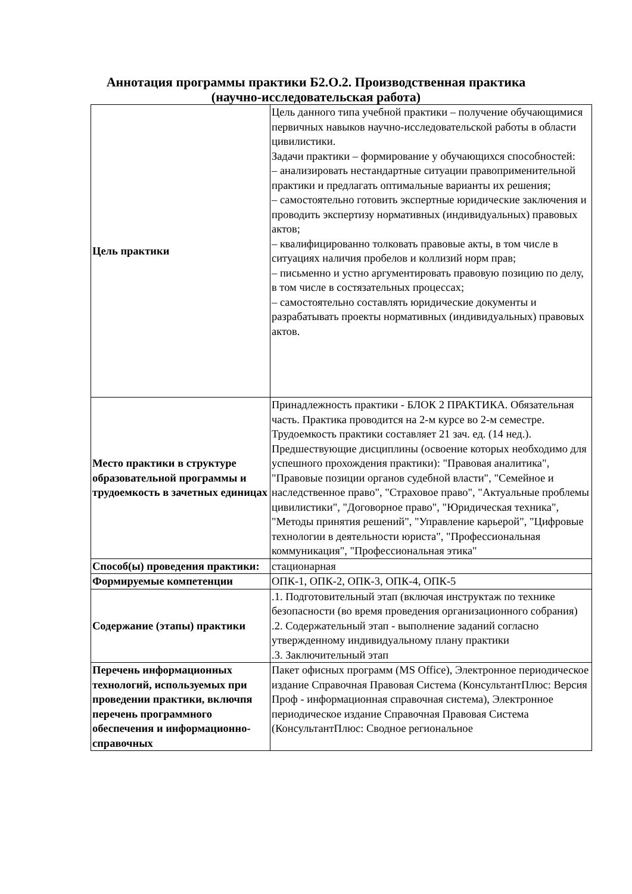Аннотация программы практики Б2.О.2. Производственная практика
(научно-исследовательская работа)
| Цель практики | Цель данного типа учебной практики – получение обучающимися первичных навыков научно-исследовательской работы в области цивилистики. Задачи практики – формирование у обучающихся способностей: – анализировать нестандартные ситуации правоприменительной практики и предлагать оптимальные варианты их решения; – самостоятельно готовить экспертные юридические заключения и проводить экспертизу нормативных (индивидуальных) правовых актов; – квалифицированно толковать правовые акты, в том числе в ситуациях наличия пробелов и коллизий норм прав; – письменно и устно аргументировать правовую позицию по делу, в том числе в состязательных процессах; – самостоятельно составлять юридические документы и разрабатывать проекты нормативных (индивидуальных) правовых актов. |
| Место практики в структуре образовательной программы и трудоемкость в зачетных единицах | Принадлежность практики - БЛОК 2 ПРАКТИКА. Обязательная часть. Практика проводится на 2-м курсе во 2-м семестре. Трудоемкость практики составляет 21 зач. ед. (14 нед.). Предшествующие дисциплины (освоение которых необходимо для успешного прохождения практики): "Правовая аналитика", "Правовые позиции органов судебной власти", "Семейное и наследственное право", "Страховое право", "Актуальные проблемы цивилистики", "Договорное право", "Юридическая техника", "Методы принятия решений", "Управление карьерой", "Цифровые технологии в деятельности юриста", "Профессиональная коммуникация", "Профессиональная этика" |
| Способ(ы) проведения практики: | стационарная |
| Формируемые компетенции | ОПК-1, ОПК-2, ОПК-3, ОПК-4, ОПК-5 |
| Содержание (этапы) практики | .1. Подготовительный этап (включая инструктаж по технике безопасности (во время проведения организационного собрания) .2. Содержательный этап - выполнение заданий согласно утвержденному индивидуальному плану практики .3. Заключительный этап |
| Перечень информационных технологий, используемых при проведении практики, включпя перечень программного обеспечения и информационно-справочных | Пакет офисных программ (MS Office), Электронное периодическое издание Справочная Правовая Система (КонсультантПлюс: Версия Проф - информационная справочная система), Электронное периодическое издание Справочная Правовая Система (КонсультантПлюс: Сводное региональное |